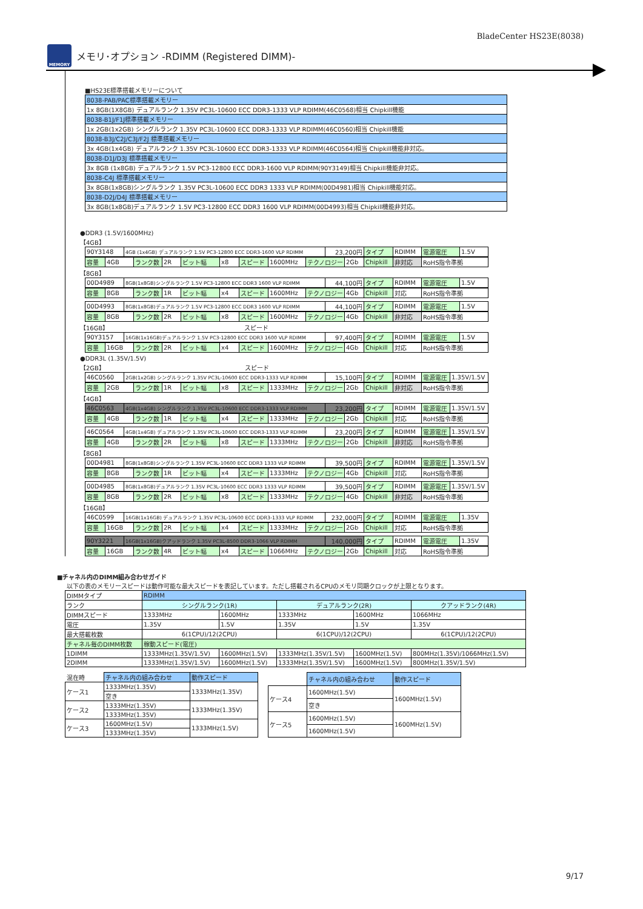BladeCenter HS23E(8038)
MEMORY
メモリ･オプション -RDIMM (Registered DIMM)-
■HS23E標準搭載メモリーについて
| 8038-PAB/PAC標準搭載メモリー |
| 1x 8GB(1X8GB) デュアルランク 1.35V PC3L-10600 ECC DDR3-1333 VLP RDIMM(46C0568)相当 Chipkill機能 |
| 8038-B1J/F1J標準搭載メモリー |
| 1x 2GB(1x2GB) シングルランク 1.35V PC3L-10600 ECC DDR3-1333 VLP RDIMM(46C0560)相当 Chipkill機能 |
| 8038-B3J/C2J/C3J/F2J 標準搭載メモリー |
| 3x 4GB(1x4GB) デュアルランク 1.35V PC3L-10600 ECC DDR3-1333 VLP RDIMM(46C0564)相当 Chipkill機能非対応。 |
| 8038-D1J/D3J 標準搭載メモリー |
| 3x 8GB (1x8GB) デュアルランク 1.5V PC3-12800 ECC DDR3-1600 VLP RDIMM(90Y3149)相当 Chipkill機能非対応。 |
| 8038-C4J 標準搭載メモリー |
| 3x 8GB(1x8GB)シングルランク 1.35V PC3L-10600 ECC DDR3 1333 VLP RDIMM(00D4981)相当 Chipkill機能対応。 |
| 8038-D2J/D4J 標準搭載メモリー |
| 3x 8GB(1x8GB)デュアルランク 1.5V PC3-12800 ECC DDR3 1600 VLP RDIMM(00D4993)相当 Chipkill機能非対応。 |
●DDR3 (1.5V/1600MHz)
【4GB】
| 90Y3148 | 4GB (1x4GB) デュアルランク 1.5V PC3-12800 ECC DDR3-1600 VLP RDIMM | 23,200円 | タイプ | RDIMM | 電源電圧 | 1.5V |
| 容量 | 4GB | ランク数 | 2R | ビット幅 | x8 | スピード | 1600MHz | テクノロジー | 2Gb | Chipkill | 非対応 | RoHS指令準拠 |
【8GB】
| 00D4989 | 8GB(1x8GB)シングルランク 1.5V PC3-12800 ECC DDR3 1600 VLP RDIMM | 44,100円 | タイプ | RDIMM | 電源電圧 | 1.5V |
| 容量 | 8GB | ランク数 | 1R | ビット幅 | x4 | スピード | 1600MHz | テクノロジー | 4Gb | Chipkill | 対応 | RoHS指令準拠 |
| 00D4993 | 8GB(1x8GB)デュアルランク 1.5V PC3-12800 ECC DDR3 1600 VLP RDIMM | 44,100円 | タイプ | RDIMM | 電源電圧 | 1.5V |
| 容量 | 8GB | ランク数 | 2R | ビット幅 | x8 | スピード | 1600MHz | テクノロジー | 4Gb | Chipkill | 非対応 | RoHS指令準拠 |
【16GB】 スピード
| 90Y3157 | 16GB(1x16GB)デュアルランク 1.5V PC3-12800 ECC DDR3 1600 VLP RDIMM | 97,400円 | タイプ | RDIMM | 電源電圧 | 1.5V |
| 容量 | 16GB | ランク数 | 2R | ビット幅 | x4 | スピード | 1600MHz | テクノロジー | 4Gb | Chipkill | 対応 | RoHS指令準拠 |
●DDR3L (1.35V/1.5V)
【2GB】 スピード
| 46C0560 | 2GB(1x2GB) シングルランク 1.35V PC3L-10600 ECC DDR3-1333 VLP RDIMM | 15,100円 | タイプ | RDIMM | 電源電圧 | 1.35V/1.5V |
| 容量 | 2GB | ランク数 | 1R | ビット幅 | x8 | スピード | 1333MHz | テクノロジー | 2Gb | Chipkill | 非対応 | RoHS指令準拠 |
【4GB】
| 46C0563 | 4GB(1x4GB) シングルランク 1.35V PC3L-10600 ECC DDR3-1333 VLP RDIMM | 23,200円 | タイプ | RDIMM | 電源電圧 | 1.35V/1.5V |
| 容量 | 4GB | ランク数 | 1R | ビット幅 | x4 | スピード | 1333MHz | テクノロジー | 2Gb | Chipkill | 対応 | RoHS指令準拠 |
| 46C0564 | 4GB(1x4GB) デュアルランク 1.35V PC3L-10600 ECC DDR3-1333 VLP RDIMM | 23,200円 | タイプ | RDIMM | 電源電圧 | 1.35V/1.5V |
| 容量 | 4GB | ランク数 | 2R | ビット幅 | x8 | スピード | 1333MHz | テクノロジー | 2Gb | Chipkill | 非対応 | RoHS指令準拠 |
【8GB】
| 00D4981 | 8GB(1x8GB)シングルランク 1.35V PC3L-10600 ECC DDR3 1333 VLP RDIMM | 39,500円 | タイプ | RDIMM | 電源電圧 | 1.35V/1.5V |
| 容量 | 8GB | ランク数 | 1R | ビット幅 | x4 | スピード | 1333MHz | テクノロジー | 4Gb | Chipkill | 対応 | RoHS指令準拠 |
| 00D4985 | 8GB(1x8GB)デュアルランク 1.35V PC3L-10600 ECC DDR3 1333 VLP RDIMM | 39,500円 | タイプ | RDIMM | 電源電圧 | 1.35V/1.5V |
| 容量 | 8GB | ランク数 | 2R | ビット幅 | x8 | スピード | 1333MHz | テクノロジー | 4Gb | Chipkill | 非対応 | RoHS指令準拠 |
【16GB】
| 46C0599 | 16GB(1x16GB) デュアルランク 1.35V PC3L-10600 ECC DDR3-1333 VLP RDIMM | 232,000円 | タイプ | RDIMM | 電源電圧 | 1.35V |
| 容量 | 16GB | ランク数 | 2R | ビット幅 | x4 | スピード | 1333MHz | テクノロジー | 2Gb | Chipkill | 対応 | RoHS指令準拠 |
| 90Y3221 | 16GB(1x16GB)クアッドランク 1.35V PC3L-8500 DDR3-1066 VLP RDIMM | 140,000円 | タイプ | RDIMM | 電源電圧 | 1.35V |
| 容量 | 16GB | ランク数 | 4R | ビット幅 | x4 | スピード | 1066MHz | テクノロジー | 2Gb | Chipkill | 対応 | RoHS指令準拠 |
■チャネル内のDIMM組み合わせガイド
以下の表のメモリースピードは動作可能な最大スピードを表記しています。ただし搭載されるCPUのメモリ同期クロックが上限となります。
| DIMMタイプ | RDIMM | | | | |
| ランク | シングルランク(1R) | | デュアルランク(2R) | | クアッドランク(4R) |
| DIMMスピード | 1333MHz | 1600MHz | 1333MHz | 1600MHz | 1066MHz |
| 電圧 | 1.35V | 1.5V | 1.35V | 1.5V | 1.35V |
| 最大搭載枚数 | 6(1CPU)/12(2CPU) | | 6(1CPU)/12(2CPU) | | 6(1CPU)/12(2CPU) |
| チャネル毎のDIMM枚数 | 稼動スピード(電圧) | | | | |
| 1DIMM | 1333MHz(1.35V/1.5V) | 1600MHz(1.5V) | 1333MHz(1.35V/1.5V) | 1600MHz(1.5V) | 800MHz(1.35V)/1066MHz(1.5V) |
| 2DIMM | 1333MHz(1.35V/1.5V) | 1600MHz(1.5V) | 1333MHz(1.35V/1.5V) | 1600MHz(1.5V) | 800MHz(1.35V/1.5V) |
| 混在時 | チャネル内の組み合わせ | 動作スピード |
| ケース1 | 1333MHz(1.35V) | 1333MHz(1.35V) |
| | 空き | |
| ケース2 | 1333MHz(1.35V) | 1333MHz(1.35V) |
| | 1333MHz(1.35V) | |
| ケース3 | 1600MHz(1.5V) | 1333MHz(1.5V) |
| | 1333MHz(1.35V) | |
| | チャネル内の組み合わせ | 動作スピード |
| ケース4 | 1600MHz(1.5V) | 1600MHz(1.5V) |
| | 空き | |
| ケース5 | 1600MHz(1.5V) | 1600MHz(1.5V) |
| | 1600MHz(1.5V) | |
9/17